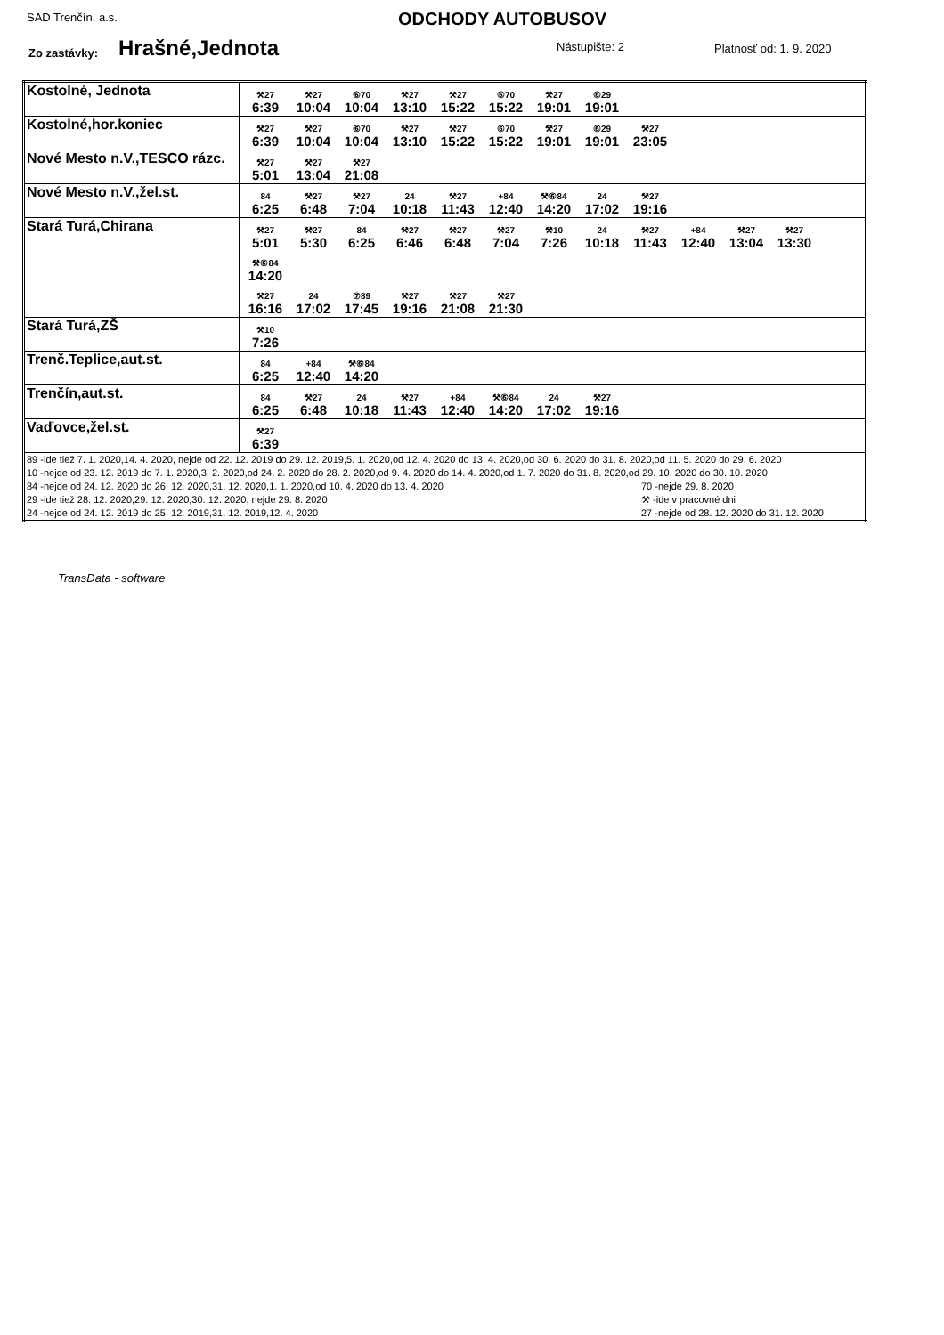SAD Trenčín, a.s. ODCHODY AUTOBUSOV
Zo zastávky: Hrašné,Jednota Nástupište: 2 Platnosť od: 1. 9. 2020
| Kostolné, Jednota | ⚒27 6:39 ⚒27 10:04 ⑥70 10:04 ⚒27 13:10 ⚒27 15:22 ⑥70 15:22 ⚒27 19:01 ⑥29 19:01 |
| Kostolné,hor.koniec | ⚒27 6:39 ⚒27 10:04 ⑥70 10:04 ⚒27 13:10 ⚒27 15:22 ⑥70 15:22 ⚒27 19:01 ⑥29 19:01 ⚒27 23:05 |
| Nové Mesto n.V.,TESCO rázc. | ⚒27 5:01 ⚒27 13:04 ⚒27 21:08 |
| Nové Mesto n.V.,žel.st. | 84 6:25 ⚒27 6:48 ⚒27 7:04 24 10:18 ⚒27 11:43 +84 12:40 ⚒⑥84 14:20 24 17:02 ⚒27 19:16 |
| Stará Turá,Chirana | ⚒27 5:01 ⚒27 5:30 84 6:25 ⚒27 6:46 ⚒27 6:48 ⚒27 7:04 ⚒10 7:26 24 10:18 ⚒27 11:43 +84 12:40 ⚒27 13:04 ⚒27 13:30 ⚒⑥84 14:20 ⚒27 16:16 24 17:02 ⑦89 17:45 ⚒27 19:16 ⚒27 21:08 ⚒27 21:30 |
| Stará Turá,ZŠ | ⚒10 7:26 |
| Trenč.Teplice,aut.st. | 84 6:25 +84 12:40 ⚒⑥84 14:20 |
| Trenčín,aut.st. | 84 6:25 ⚒27 6:48 24 10:18 ⚒27 11:43 +84 12:40 ⚒⑥84 14:20 24 17:02 ⚒27 19:16 |
| Vaďovce,žel.st. | ⚒27 6:39 |
| 89 -ide tiež 7. 1. 2020,14. 4. 2020, nejde od 22. 12. 2019 do 29. 12. 2019,5. 1. 2020,od 12. 4. 2020 do 13. 4. 2020,od 30. 6. 2020 do 31. 8. 2020,od 11. 5. 2020 do 29. 6. 2020 10 -nejde od 23. 12. 2019 do 7. 1. 2020,3. 2. 2020,od 24. 2. 2020 do 28. 2. 2020,od 9. 4. 2020 do 14. 4. 2020,od 1. 7. 2020 do 31. 8. 2020,od 29. 10. 2020 do 30. 10. 2020 84 -nejde od 24. 12. 2020 do 26. 12. 2020,31. 12. 2020,1. 1. 2020,od 10. 4. 2020 do 13. 4. 2020 29 -ide tiež 28. 12. 2020,29. 12. 2020,30. 12. 2020, nejde 29. 8. 2020 24 -nejde od 24. 12. 2019 do 25. 12. 2019,31. 12. 2019,12. 4. 2020 70 -nejde 29. 8. 2020 ⚒ -ide v pracovné dni 27 -nejde od 28. 12. 2020 do 31. 12. 2020 | |
TransData - software